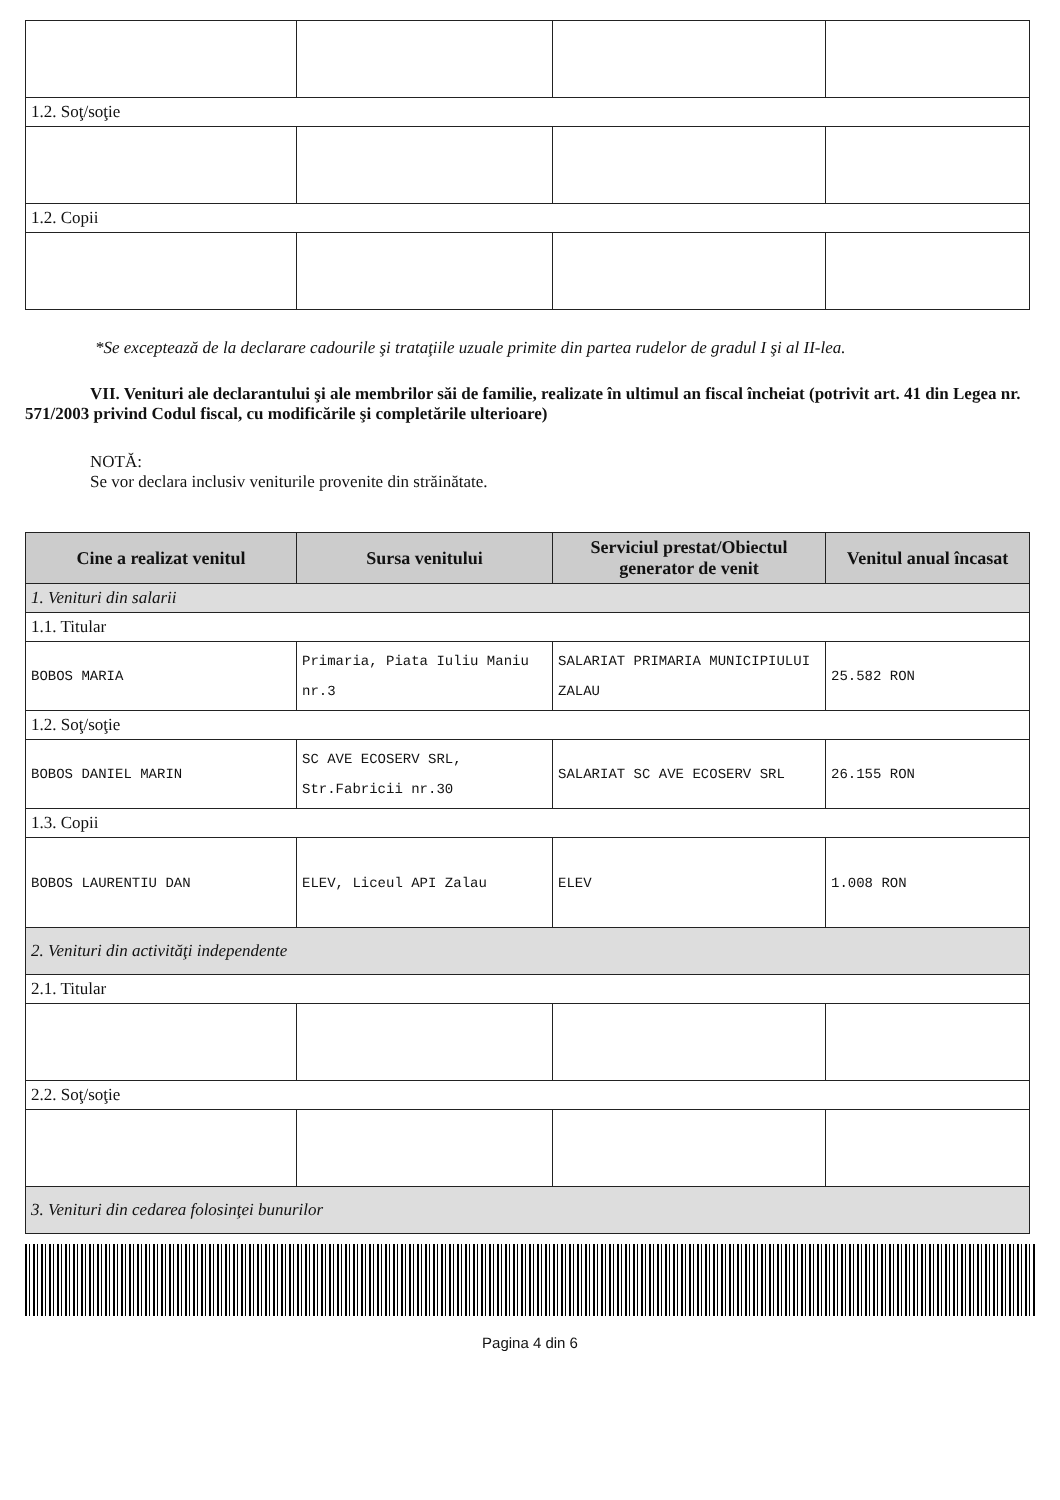| 1.2. Soţ/soţie | | | |
| 1.2. Copii | | | |
*Se exceptează de la declarare cadourile şi trataţiile uzuale primite din partea rudelor de gradul I şi al II-lea.
VII. Venituri ale declarantului şi ale membrilor săi de familie, realizate în ultimul an fiscal încheiat (potrivit art. 41 din Legea nr. 571/2003 privind Codul fiscal, cu modificările şi completările ulterioare)
NOTĂ:
Se vor declara inclusiv veniturile provenite din străinătate.
| Cine a realizat venitul | Sursa venitului | Serviciul prestat/Obiectul generator de venit | Venitul anual încasat |
| --- | --- | --- | --- |
| 1. Venituri din salarii | | | |
| 1.1. Titular | | | |
| BOBOS MARIA | Primaria, Piata Iuliu Maniu nr.3 | SALARIAT PRIMARIA MUNICIPIULUI ZALAU | 25.582 RON |
| 1.2. Soţ/soţie | | | |
| BOBOS DANIEL MARIN | SC AVE ECOSERV SRL, Str.Fabricii nr.30 | SALARIAT SC AVE ECOSERV SRL | 26.155 RON |
| 1.3. Copii | | | |
| BOBOS LAURENTIU DAN | ELEV, Liceul API Zalau | ELEV | 1.008 RON |
| 2. Venituri din activităţi independente | | | |
| 2.1. Titular | | | |
| 2.2. Soţ/soţie | | | |
| 3. Venituri din cedarea folosinţei bunurilor | | | |
Pagina 4 din 6